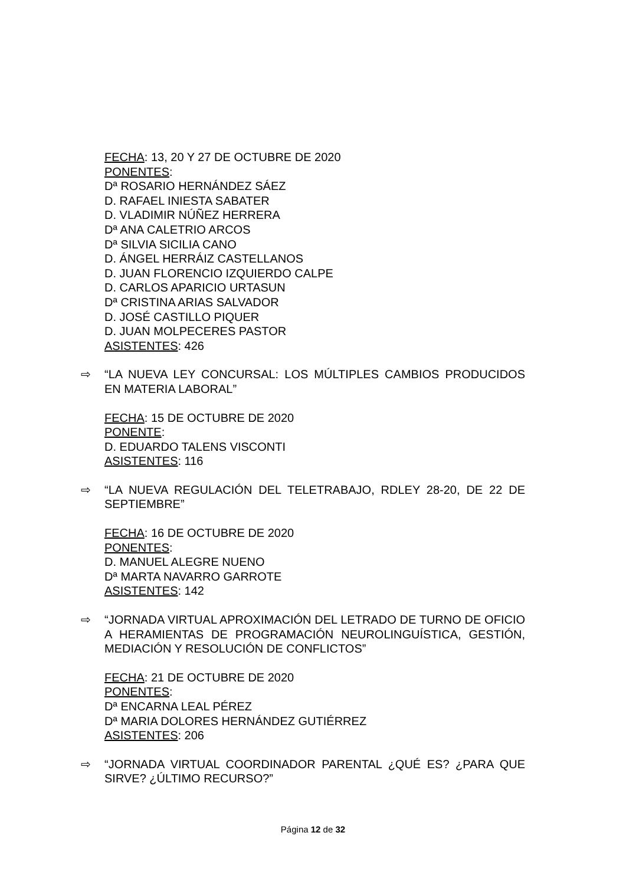FECHA: 13, 20 Y 27 DE OCTUBRE DE 2020
PONENTES:
Dª ROSARIO HERNÁNDEZ SÁEZ
D. RAFAEL INIESTA SABATER
D. VLADIMIR NÚÑEZ HERRERA
Dª ANA CALETRIO ARCOS
Dª SILVIA SICILIA CANO
D. ÁNGEL HERRÁIZ CASTELLANOS
D. JUAN FLORENCIO IZQUIERDO CALPE
D. CARLOS APARICIO URTASUN
Dª CRISTINA ARIAS SALVADOR
D. JOSÉ CASTILLO PIQUER
D. JUAN MOLPECERES PASTOR
ASISTENTES: 426
⇨ “LA NUEVA LEY CONCURSAL: LOS MÚLTIPLES CAMBIOS PRODUCIDOS EN MATERIA LABORAL”
FECHA: 15 DE OCTUBRE DE 2020
PONENTE:
D. EDUARDO TALENS VISCONTI
ASISTENTES: 116
⇨ “LA NUEVA REGULACIÓN DEL TELETRABAJO, RDLEY 28-20, DE 22 DE SEPTIEMBRE”
FECHA: 16 DE OCTUBRE DE 2020
PONENTES:
D. MANUEL ALEGRE NUENO
Dª MARTA NAVARRO GARROTE
ASISTENTES: 142
⇨ “JORNADA VIRTUAL APROXIMACIÓN DEL LETRADO DE TURNO DE OFICIO A HERAMIENTAS DE PROGRAMACIÓN NEUROLINGUÍSTICA, GESTIÓN, MEDIACIÓN Y RESOLUCIÓN DE CONFLICTOS”
FECHA: 21 DE OCTUBRE DE 2020
PONENTES:
Dª ENCARNA LEAL PÉREZ
Dª MARIA DOLORES HERNÁNDEZ GUTIÉRREZ
ASISTENTES: 206
⇨ “JORNADA VIRTUAL COORDINADOR PARENTAL ¿QUÉ ES? ¿PARA QUE SIRVE? ¿ÚLTIMO RECURSO?”
Página 12 de 32